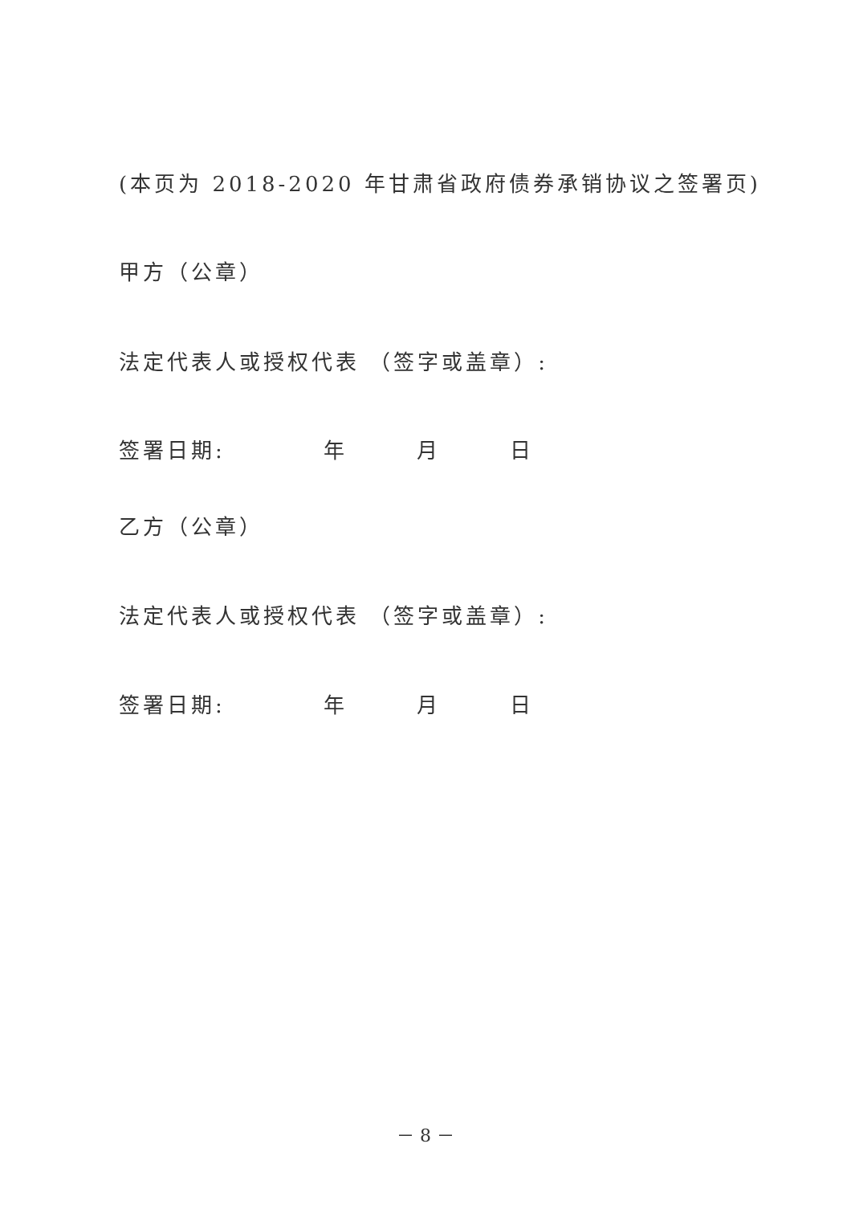(本页为 2018-2020 年甘肃省政府债券承销协议之签署页)
甲方（公章）
法定代表人或授权代表 （签字或盖章）:
签署日期: 年 月 日
乙方（公章）
法定代表人或授权代表 （签字或盖章）:
签署日期: 年 月 日
－ 8 －